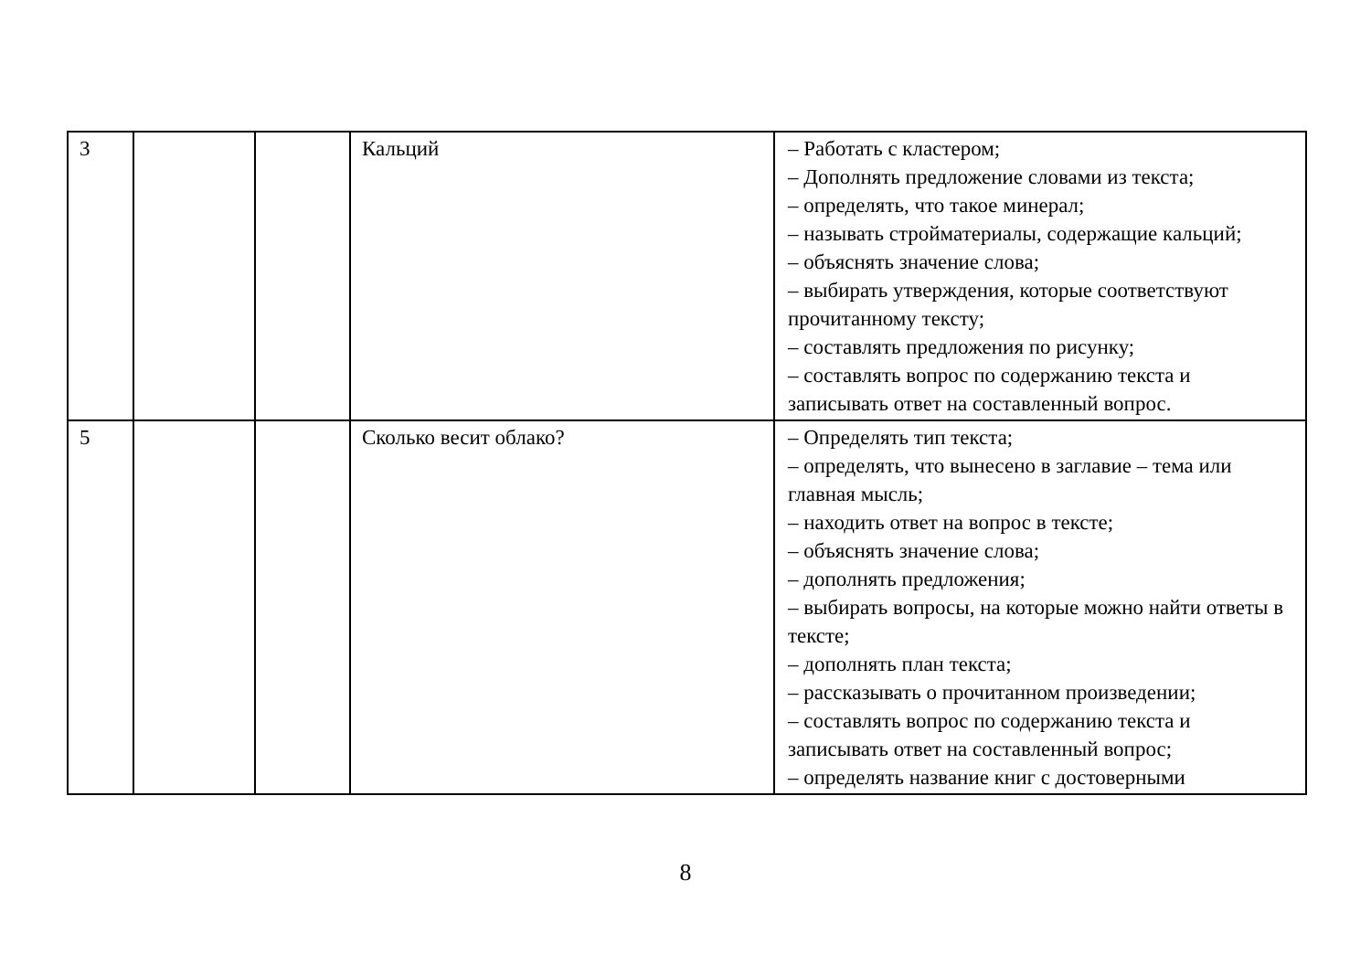| 3 | | | Кальций | – Работать с кластером; – Дополнять предложение словами из текста; – определять, что такое минерал; – называть стройматериалы, содержащие кальций; – объяснять значение слова; – выбирать утверждения, которые соответствуют прочитанному тексту; – составлять предложения по рисунку; – составлять вопрос по содержанию текста и записывать ответ на составленный вопрос. |
| 5 | | | Сколько весит облако? | – Определять тип текста; – определять, что вынесено в заглавие – тема или главная мысль; – находить ответ на вопрос в тексте; – объяснять значение слова; – дополнять предложения; – выбирать вопросы, на которые можно найти ответы в тексте; – дополнять план текста; – рассказывать о прочитанном произведении; – составлять вопрос по содержанию текста и записывать ответ на составленный вопрос; – определять название книг с достоверными |
8